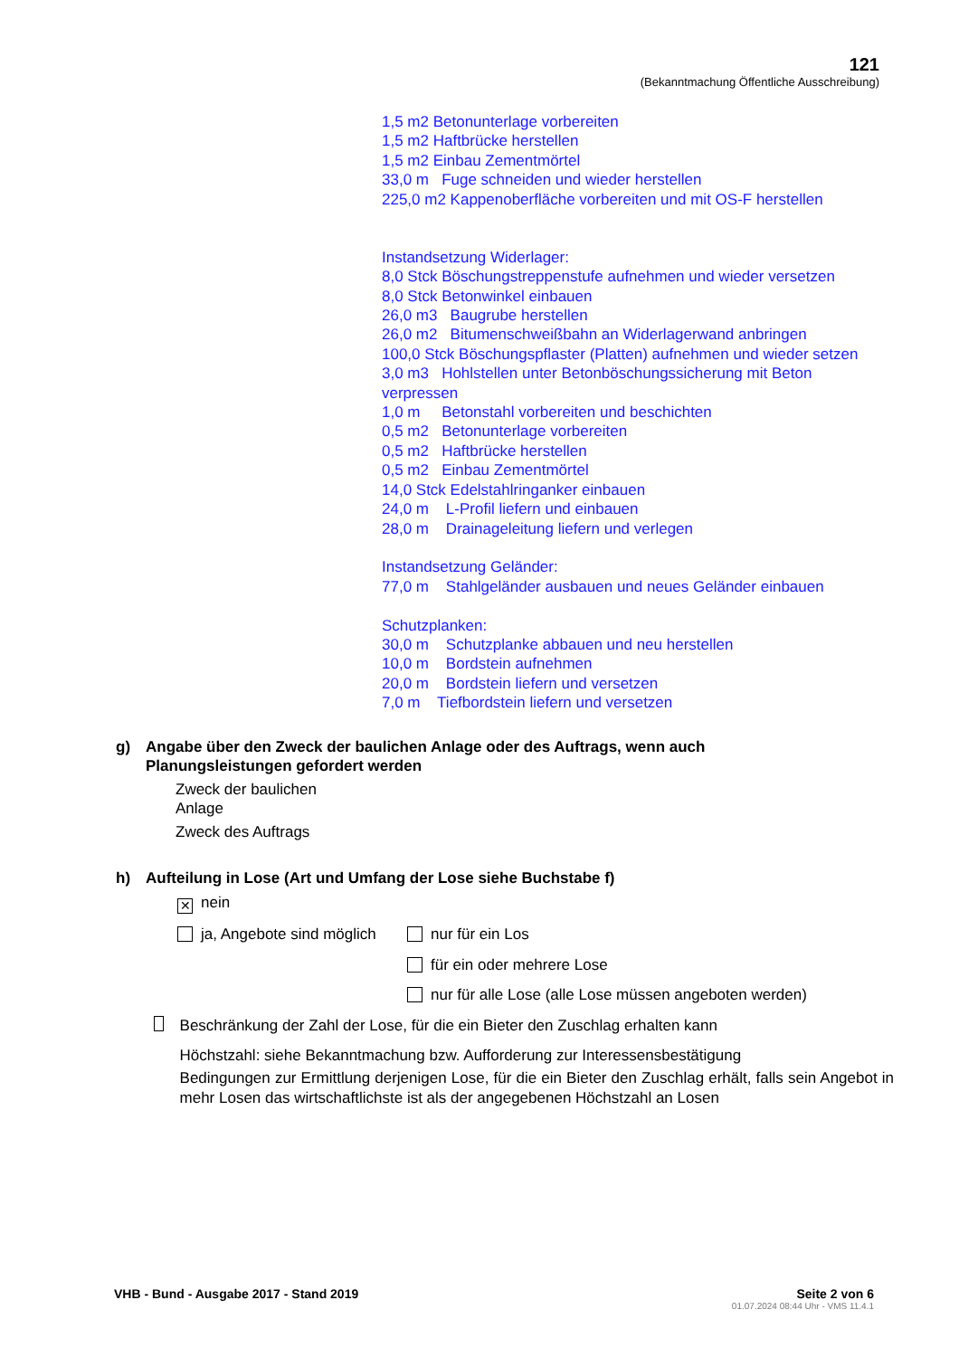121
(Bekanntmachung Öffentliche Ausschreibung)
1,5 m2 Betonunterlage vorbereiten
1,5 m2 Haftbrücke herstellen
1,5 m2 Einbau Zementmörtel
33,0 m Fuge schneiden und wieder herstellen
225,0 m2 Kappenoberfläche vorbereiten und mit OS-F herstellen
Instandsetzung Widerlager:
8,0 Stck Böschungstreppenstufe aufnehmen und wieder versetzen
8,0 Stck Betonwinkel einbauen
26,0 m3 Baugrube herstellen
26,0 m2 Bitumenschweißbahn an Widerlagerwand anbringen
100,0 Stck Böschungspflaster (Platten) aufnehmen und wieder setzen
3,0 m3 Hohlstellen unter Betonböschungssicherung mit Beton verpressen
1,0 m Betonstahl vorbereiten und beschichten
0,5 m2 Betonunterlage vorbereiten
0,5 m2 Haftbrücke herstellen
0,5 m2 Einbau Zementmörtel
14,0 Stck Edelstahlringanker einbauen
24,0 m L-Profil liefern und einbauen
28,0 m Drainageleitung liefern und verlegen
Instandsetzung Geländer:
77,0 m Stahlgeländer ausbauen und neues Geländer einbauen
Schutzplanken:
30,0 m Schutzplanke abbauen und neu herstellen
10,0 m Bordstein aufnehmen
20,0 m Bordstein liefern und versetzen
7,0 m Tiefbordstein liefern und versetzen
g) Angabe über den Zweck der baulichen Anlage oder des Auftrags, wenn auch
Planungsleistungen gefordert werden
Zweck der baulichen
Anlage
Zweck des Auftrags
h) Aufteilung in Lose (Art und Umfang der Lose siehe Buchstabe f)
✕ nein
ja, Angebote sind möglich
nur für ein Los
für ein oder mehrere Lose
nur für alle Lose (alle Lose müssen angeboten werden)
Beschränkung der Zahl der Lose, für die ein Bieter den Zuschlag erhalten kann
Höchstzahl: siehe Bekanntmachung bzw. Aufforderung zur Interessensbestätigung
Bedingungen zur Ermittlung derjenigen Lose, für die ein Bieter den Zuschlag erhält, falls sein Angebot in mehr Losen das wirtschaftlichste ist als der angegebenen Höchstzahl an Losen
VHB - Bund - Ausgabe 2017 - Stand 2019 Seite 2 von 6
01.07.2024 08:44 Uhr - VMS 11.4.1